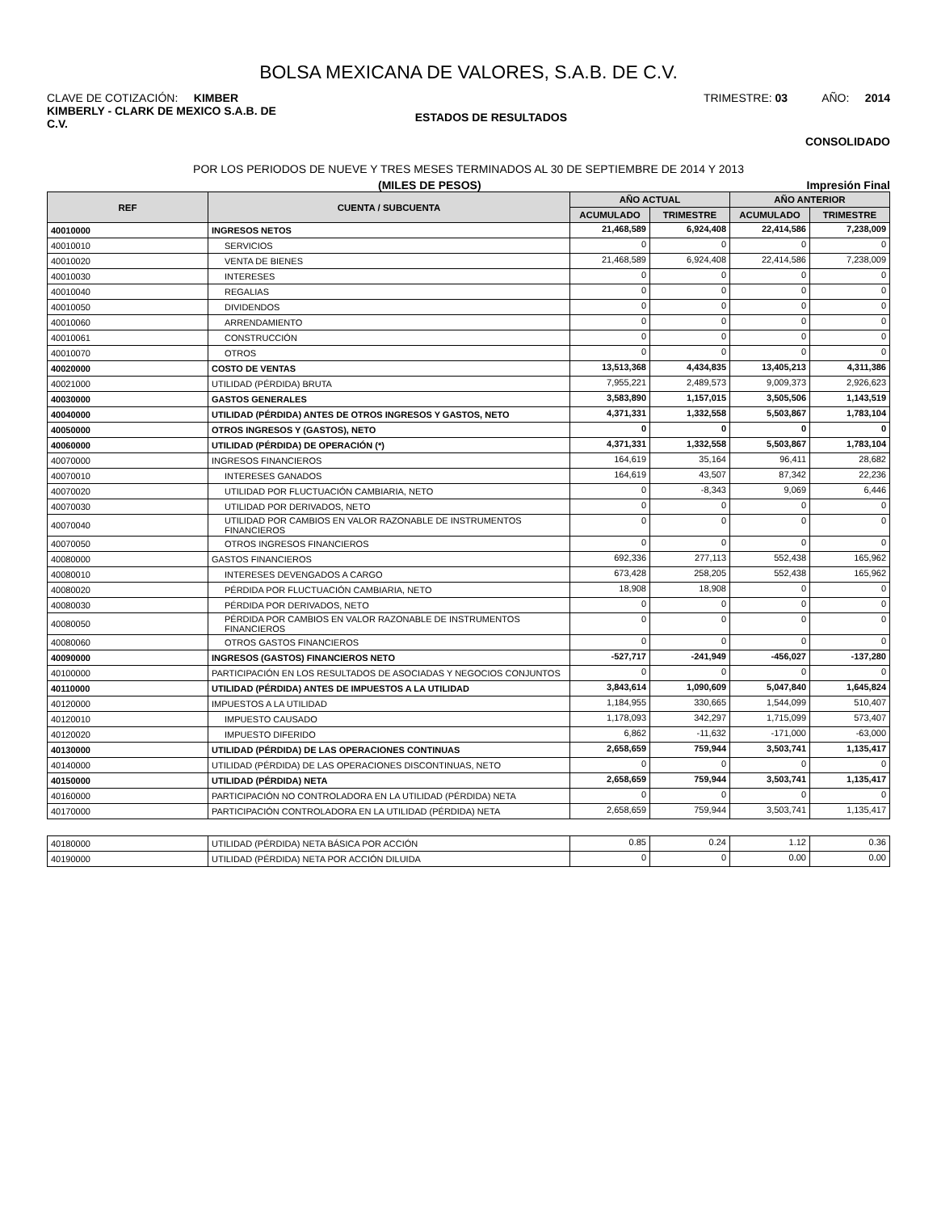BOLSA MEXICANA DE VALORES, S.A.B. DE C.V.
CLAVE DE COTIZACIÓN: KIMBER TRIMESTRE: 03 AÑO: 2014
KIMBERLY - CLARK DE MEXICO S.A.B. DE C.V. ESTADOS DE RESULTADOS
CONSOLIDADO
POR LOS PERIODOS DE NUEVE Y TRES MESES TERMINADOS AL 30 DE SEPTIEMBRE DE 2014 Y 2013
(MILES DE PESOS) Impresión Final
| REF | CUENTA / SUBCUENTA | AÑO ACTUAL | | AÑO ANTERIOR | |
| --- | --- | --- | --- | --- | --- |
| | | ACUMULADO | TRIMESTRE | ACUMULADO | TRIMESTRE |
| 40010000 | INGRESOS NETOS | 21,468,589 | 6,924,408 | 22,414,586 | 7,238,009 |
| 40010010 | SERVICIOS | 0 | 0 | 0 | 0 |
| 40010020 | VENTA DE BIENES | 21,468,589 | 6,924,408 | 22,414,586 | 7,238,009 |
| 40010030 | INTERESES | 0 | 0 | 0 | 0 |
| 40010040 | REGALIAS | 0 | 0 | 0 | 0 |
| 40010050 | DIVIDENDOS | 0 | 0 | 0 | 0 |
| 40010060 | ARRENDAMIENTO | 0 | 0 | 0 | 0 |
| 40010061 | CONSTRUCCIÓN | 0 | 0 | 0 | 0 |
| 40010070 | OTROS | 0 | 0 | 0 | 0 |
| 40020000 | COSTO DE VENTAS | 13,513,368 | 4,434,835 | 13,405,213 | 4,311,386 |
| 40021000 | UTILIDAD (PÉRDIDA) BRUTA | 7,955,221 | 2,489,573 | 9,009,373 | 2,926,623 |
| 40030000 | GASTOS GENERALES | 3,583,890 | 1,157,015 | 3,505,506 | 1,143,519 |
| 40040000 | UTILIDAD (PÉRDIDA) ANTES DE OTROS INGRESOS Y GASTOS, NETO | 4,371,331 | 1,332,558 | 5,503,867 | 1,783,104 |
| 40050000 | OTROS INGRESOS Y (GASTOS), NETO | 0 | 0 | 0 | 0 |
| 40060000 | UTILIDAD (PÉRDIDA) DE OPERACIÓN (*) | 4,371,331 | 1,332,558 | 5,503,867 | 1,783,104 |
| 40070000 | INGRESOS FINANCIEROS | 164,619 | 35,164 | 96,411 | 28,682 |
| 40070010 | INTERESES GANADOS | 164,619 | 43,507 | 87,342 | 22,236 |
| 40070020 | UTILIDAD POR FLUCTUACIÓN CAMBIARIA, NETO | 0 | -8,343 | 9,069 | 6,446 |
| 40070030 | UTILIDAD POR DERIVADOS, NETO | 0 | 0 | 0 | 0 |
| 40070040 | UTILIDAD POR CAMBIOS EN VALOR RAZONABLE DE INSTRUMENTOS FINANCIEROS | 0 | 0 | 0 | 0 |
| 40070050 | OTROS INGRESOS FINANCIEROS | 0 | 0 | 0 | 0 |
| 40080000 | GASTOS FINANCIEROS | 692,336 | 277,113 | 552,438 | 165,962 |
| 40080010 | INTERESES DEVENGADOS A CARGO | 673,428 | 258,205 | 552,438 | 165,962 |
| 40080020 | PÉRDIDA POR FLUCTUACIÓN CAMBIARIA, NETO | 18,908 | 18,908 | 0 | 0 |
| 40080030 | PÉRDIDA POR DERIVADOS, NETO | 0 | 0 | 0 | 0 |
| 40080050 | PÉRDIDA POR CAMBIOS EN VALOR RAZONABLE DE INSTRUMENTOS FINANCIEROS | 0 | 0 | 0 | 0 |
| 40080060 | OTROS GASTOS FINANCIEROS | 0 | 0 | 0 | 0 |
| 40090000 | INGRESOS (GASTOS) FINANCIEROS NETO | -527,717 | -241,949 | -456,027 | -137,280 |
| 40100000 | PARTICIPACIÓN EN LOS RESULTADOS DE ASOCIADAS Y NEGOCIOS CONJUNTOS | 0 | 0 | 0 | 0 |
| 40110000 | UTILIDAD (PÉRDIDA) ANTES DE IMPUESTOS A LA UTILIDAD | 3,843,614 | 1,090,609 | 5,047,840 | 1,645,824 |
| 40120000 | IMPUESTOS A LA UTILIDAD | 1,184,955 | 330,665 | 1,544,099 | 510,407 |
| 40120010 | IMPUESTO CAUSADO | 1,178,093 | 342,297 | 1,715,099 | 573,407 |
| 40120020 | IMPUESTO DIFERIDO | 6,862 | -11,632 | -171,000 | -63,000 |
| 40130000 | UTILIDAD (PÉRDIDA) DE LAS OPERACIONES CONTINUAS | 2,658,659 | 759,944 | 3,503,741 | 1,135,417 |
| 40140000 | UTILIDAD (PÉRDIDA) DE LAS OPERACIONES DISCONTINUAS, NETO | 0 | 0 | 0 | 0 |
| 40150000 | UTILIDAD (PÉRDIDA) NETA | 2,658,659 | 759,944 | 3,503,741 | 1,135,417 |
| 40160000 | PARTICIPACIÓN NO CONTROLADORA EN LA UTILIDAD (PÉRDIDA) NETA | 0 | 0 | 0 | 0 |
| 40170000 | PARTICIPACIÓN CONTROLADORA EN LA UTILIDAD (PÉRDIDA) NETA | 2,658,659 | 759,944 | 3,503,741 | 1,135,417 |
| 40180000 | UTILIDAD (PÉRDIDA) NETA BÁSICA POR ACCIÓN | 0.85 | 0.24 | 1.12 | 0.36 |
| 40190000 | UTILIDAD (PÉRDIDA) NETA POR ACCIÓN DILUIDA | 0 | 0 | 0.00 | 0.00 |